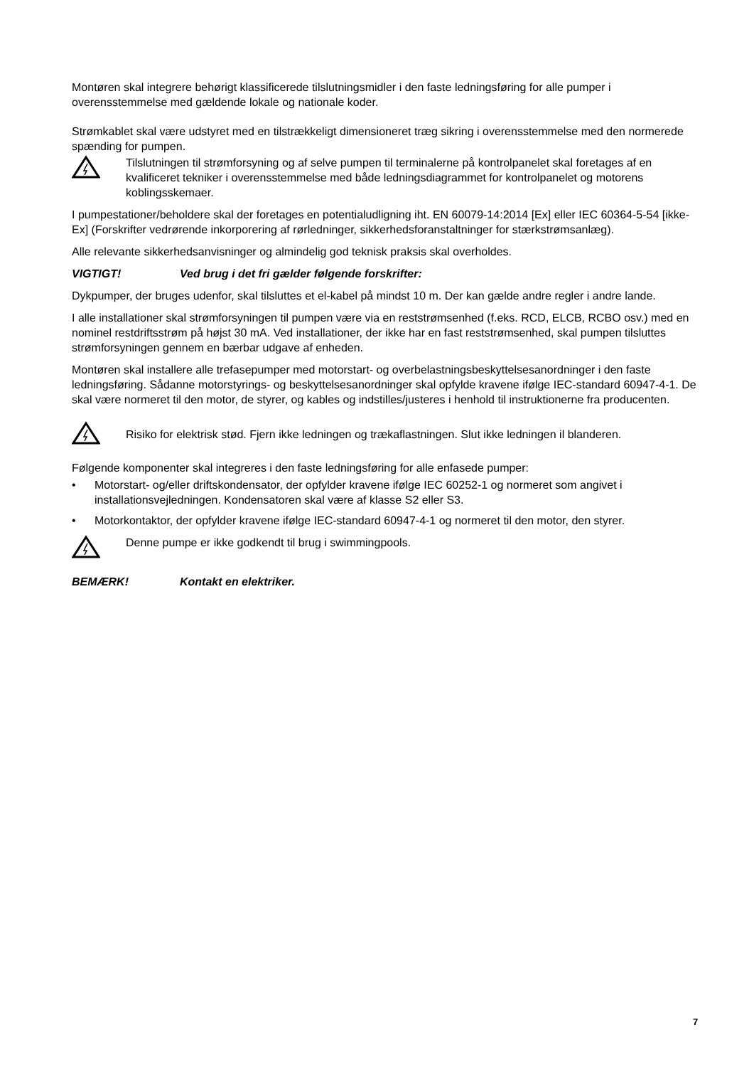Montøren skal integrere behørigt klassificerede tilslutningsmidler i den faste ledningsføring for alle pumper i overensstemmelse med gældende lokale og nationale koder.
Strømkablet skal være udstyret med en tilstrækkeligt dimensioneret træg sikring i overensstemmelse med den normerede spænding for pumpen.
Tilslutningen til strømforsyning og af selve pumpen til terminalerne på kontrolpanelet skal foretages af en kvalificeret tekniker i overensstemmelse med både ledningsdiagrammet for kontrolpanelet og motorens koblingsskemaer.
I pumpestationer/beholdere skal der foretages en potentialudligning iht. EN 60079-14:2014 [Ex] eller IEC 60364-5-54 [ikke-Ex] (Forskrifter vedrørende inkorporering af rørledninger, sikkerhedsforanstaltninger for stærkstrømsanlæg).
Alle relevante sikkerhedsanvisninger og almindelig god teknisk praksis skal overholdes.
VIGTIGT! Ved brug i det fri gælder følgende forskrifter:
Dykpumper, der bruges udenfor, skal tilsluttes et el-kabel på mindst 10 m. Der kan gælde andre regler i andre lande.
I alle installationer skal strømforsyningen til pumpen være via en reststrømsenhed (f.eks. RCD, ELCB, RCBO osv.) med en nominel restdriftsstrøm på højst 30 mA. Ved installationer, der ikke har en fast reststrømsenhed, skal pumpen tilsluttes strømforsyningen gennem en bærbar udgave af enheden.
Montøren skal installere alle trefasepumper med motorstart- og overbelastningsbeskyttelsesanordninger i den faste ledningsføring. Sådanne motorstyrings- og beskyttelsesanordninger skal opfylde kravene ifølge IEC-standard 60947-4-1. De skal være normeret til den motor, de styrer, og kables og indstilles/justeres i henhold til instruktionerne fra producenten.
Risiko for elektrisk stød. Fjern ikke ledningen og trækaflastningen. Slut ikke ledningen il blanderen.
Følgende komponenter skal integreres i den faste ledningsføring for alle enfasede pumper:
• Motorstart- og/eller driftskondensator, der opfylder kravene ifølge IEC 60252-1 og normeret som angivet i installationsvejledningen. Kondensatoren skal være af klasse S2 eller S3.
• Motorkontaktor, der opfylder kravene ifølge IEC-standard 60947-4-1 og normeret til den motor, den styrer.
Denne pumpe er ikke godkendt til brug i swimmingpools.
BEMÆRK! Kontakt en elektriker.
7